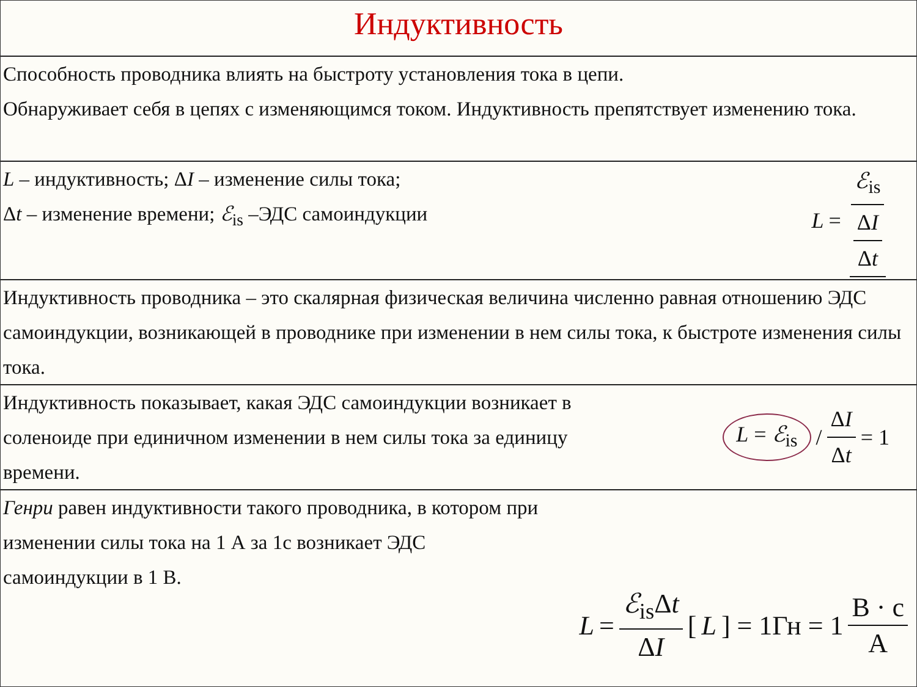Индуктивность
Способность проводника влиять на быстроту установления тока в цепи.
Обнаруживает себя в цепях с изменяющимся током. Индуктивность препятствует изменению тока.
L – индуктивность; ΔI – изменение силы тока;
Δt – изменение времени; ℰ<sub>is</sub> –ЭДС самоиндукции
L = ℰ<sub>is</sub> ΔI Δt
Индуктивность проводника – это скалярная физическая величина численно равная отношению ЭДС самоиндукции, возникающей в проводнике при изменении в нем силы тока, к быстроте изменения силы тока.
Индуктивность показывает, какая ЭДС самоиндукции возникает в соленоиде при единичном изменении в нем силы тока за единицу времени.
L = ℰ<sub>is</sub> / ΔI Δt = 1
Генри равен индуктивности такого проводника, в котором при изменении силы тока на 1 А за 1с возникает ЭДС самоиндукции в 1 В.
L = ℰ<sub>is</sub>Δt ΔI [L] = 1Гн = 1 В · с А